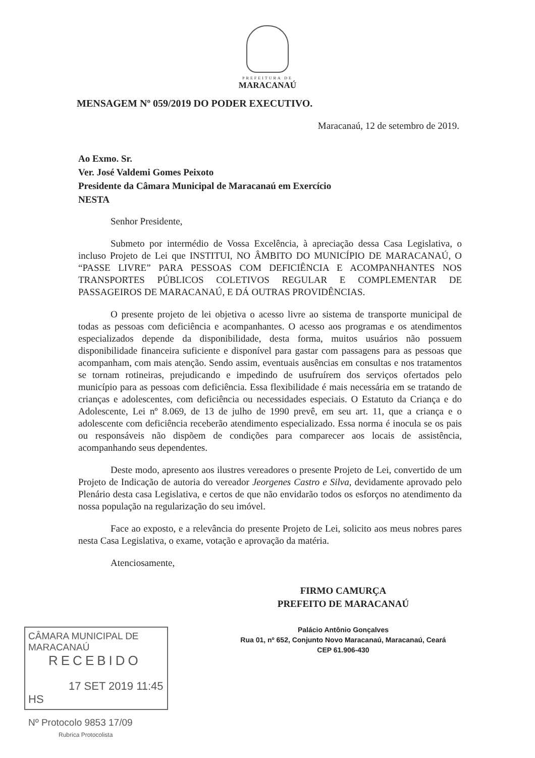PREFEITURA DE
MARACANAÚ
MENSAGEM Nº 059/2019 DO PODER EXECUTIVO.
Maracanaú, 12 de setembro de 2019.
Ao Exmo. Sr.
Ver. José Valdemi Gomes Peixoto
Presidente da Câmara Municipal de Maracanaú em Exercício
NESTA
Senhor Presidente,
Submeto por intermédio de Vossa Excelência, à apreciação dessa Casa Legislativa, o incluso Projeto de Lei que INSTITUI, NO ÂMBITO DO MUNICÍPIO DE MARACANAÚ, O “PASSE LIVRE” PARA PESSOAS COM DEFICIÊNCIA E ACOMPANHANTES NOS TRANSPORTES PÚBLICOS COLETIVOS REGULAR E COMPLEMENTAR DE PASSAGEIROS DE MARACANAÚ, E DÁ OUTRAS PROVIDÊNCIAS.
O presente projeto de lei objetiva o acesso livre ao sistema de transporte municipal de todas as pessoas com deficiência e acompanhantes. O acesso aos programas e os atendimentos especializados depende da disponibilidade, desta forma, muitos usuários não possuem disponibilidade financeira suficiente e disponível para gastar com passagens para as pessoas que acompanham, com mais atenção. Sendo assim, eventuais ausências em consultas e nos tratamentos se tornam rotineiras, prejudicando e impedindo de usufruírem dos serviços ofertados pelo município para as pessoas com deficiência. Essa flexibilidade é mais necessária em se tratando de crianças e adolescentes, com deficiência ou necessidades especiais. O Estatuto da Criança e do Adolescente, Lei nº 8.069, de 13 de julho de 1990 prevê, em seu art. 11, que a criança e o adolescente com deficiência receberão atendimento especializado. Essa norma é inocula se os pais ou responsáveis não dispõem de condições para comparecer aos locais de assistência, acompanhando seus dependentes.
Deste modo, apresento aos ilustres vereadores o presente Projeto de Lei, convertido de um Projeto de Indicação de autoria do vereador Jeorgenes Castro e Silva, devidamente aprovado pelo Plenário desta casa Legislativa, e certos de que não envidarão todos os esforços no atendimento da nossa população na regularização do seu imóvel.
Face ao exposto, e a relevância do presente Projeto de Lei, solicito aos meus nobres pares nesta Casa Legislativa, o exame, votação e aprovação da matéria.
Atenciosamente,
FIRMO CAMURÇA
PREFEITO DE MARACANAÚ
Palácio Antônio Gonçalves
Rua 01, nº 652, Conjunto Novo Maracanaú, Maracanaú, Ceará
CEP 61.906-430
CÂMARA MUNICIPAL DE MARACANAÚ
RECEBIDO
17 SET 2019 11:45 HS
Nº Protocolo 9853 17/09
Rubrica Protocolista